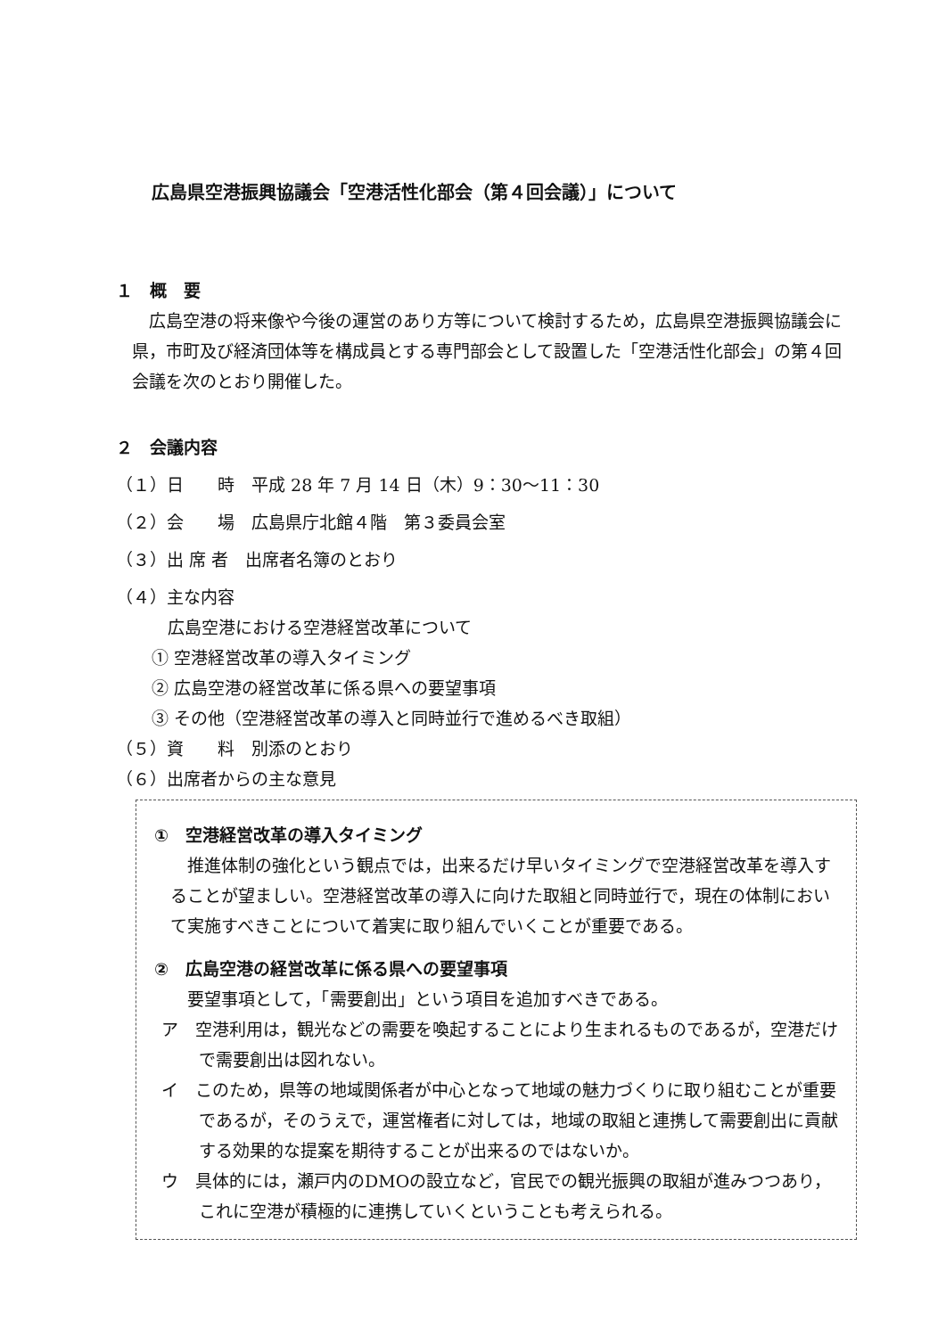広島県空港振興協議会「空港活性化部会（第４回会議）」について
１　概　要
広島空港の将来像や今後の運営のあり方等について検討するため，広島県空港振興協議会に県，市町及び経済団体等を構成員とする専門部会として設置した「空港活性化部会」の第４回会議を次のとおり開催した。
２　会議内容
（１）日　　時　平成 28 年 7 月 14 日（木）9：30〜11：30
（２）会　　場　広島県庁北館４階　第３委員会室
（３）出 席 者　出席者名簿のとおり
（４）主な内容
広島空港における空港経営改革について
① 空港経営改革の導入タイミング
② 広島空港の経営改革に係る県への要望事項
③ その他（空港経営改革の導入と同時並行で進めるべき取組）
（５）資　　料　別添のとおり
（６）出席者からの主な意見
①　空港経営改革の導入タイミング
推進体制の強化という観点では，出来るだけ早いタイミングで空港経営改革を導入することが望ましい。空港経営改革の導入に向けた取組と同時並行で，現在の体制において実施すべきことについて着実に取り組んでいくことが重要である。
②　広島空港の経営改革に係る県への要望事項
要望事項として，「需要創出」という項目を追加すべきである。
ア　空港利用は，観光などの需要を喚起することにより生まれるものであるが，空港だけで需要創出は図れない。
イ　このため，県等の地域関係者が中心となって地域の魅力づくりに取り組むことが重要であるが，そのうえで，運営権者に対しては，地域の取組と連携して需要創出に貢献する効果的な提案を期待することが出来るのではないか。
ウ　具体的には，瀬戸内のDMOの設立など，官民での観光振興の取組が進みつつあり，これに空港が積極的に連携していくということも考えられる。